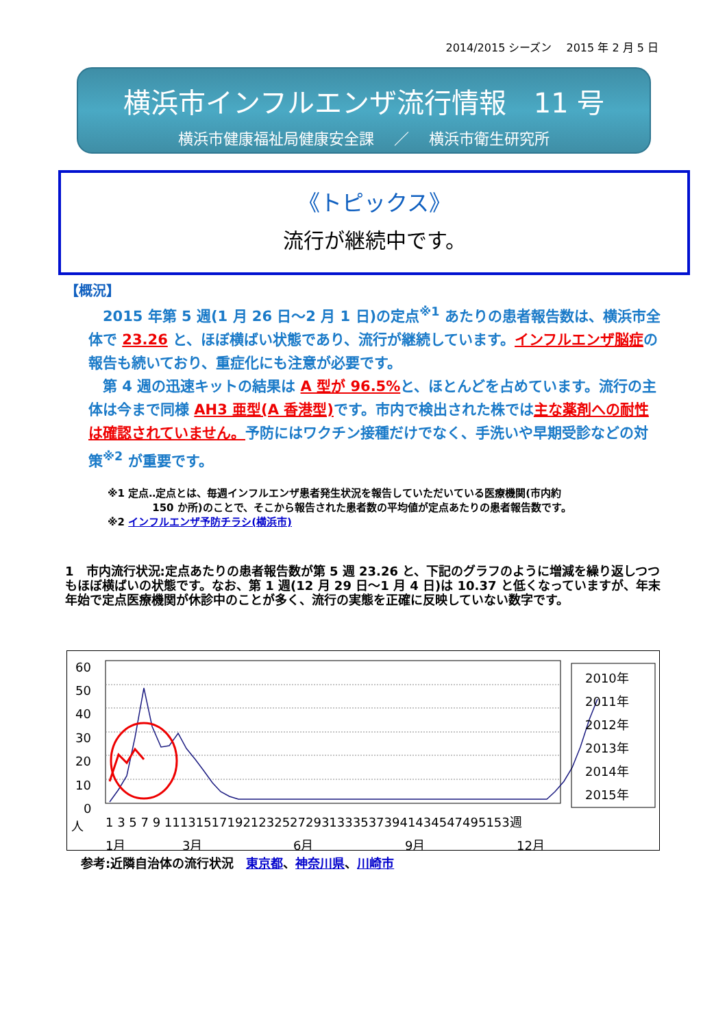2014/2015 シーズン　 2015 年 2 月 5 日
横浜市インフルエンザ流行情報　11 号
横浜市健康福祉局健康安全課　 ／　 横浜市衛生研究所
《トピックス》
流行が継続中です。
【概況】
　2015 年第 5 週(1 月 26 日～2 月 1 日)の定点<sup>※1</sup> あたりの患者報告数は、横浜市全体で 23.26 と、ほぼ横ばい状態であり、流行が継続しています。インフルエンザ脳症の報告も続いており、重症化にも注意が必要です。
　第 4 週の迅速キットの結果は A 型が 96.5% と、ほとんどを占めています。流行の主体は今まで同様 AH3 亜型(A 香港型) です。市内で検出された株では主な薬剤への耐性は確認されていません。予防にはワクチン接種だけでなく、手洗いや早期受診などの対策<sup>※2</sup> が重要です。
※1 定点‥定点とは、毎週インフルエンザ患者発生状況を報告していただいている医療機関(市内約
　　　　 150 か所)のことで、そこから報告された患者数の平均値が定点あたりの患者報告数です。
※2 インフルエンザ予防チラシ(横浜市)
1　市内流行状況:定点あたりの患者報告数が第 5 週 23.26 と、下記のグラフのように増減を繰り返しつつもほぼ横ばいの状態です。なお、第 1 週(12 月 29 日～1 月 4 日)は 10.37 と低くなっていますが、年末年始で定点医療機関が休診中のことが多く、流行の実態を正確に反映していない数字です。
60
50
40
30
20
10
0
人
1 3 5 7 9 11131517192123252729313335373941434547495153週
1月
3月
6月
9月
12月
2010年
2011年
2012年
2013年
2014年
2015年
参考:近隣自治体の流行状況　東京都、神奈川県、川崎市